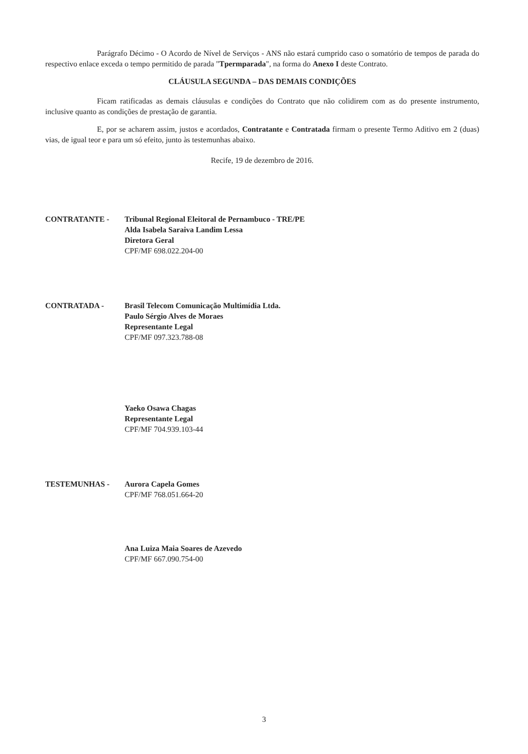Parágrafo Décimo - O Acordo de Nível de Serviços - ANS não estará cumprido caso o somatório de tempos de parada do respectivo enlace exceda o tempo permitido de parada "Tpermparada", na forma do Anexo I deste Contrato.
CLÁUSULA SEGUNDA – DAS DEMAIS CONDIÇÕES
Ficam ratificadas as demais cláusulas e condições do Contrato que não colidirem com as do presente instrumento, inclusive quanto as condições de prestação de garantia.
E, por se acharem assim, justos e acordados, Contratante e Contratada firmam o presente Termo Aditivo em 2 (duas) vias, de igual teor e para um só efeito, junto às testemunhas abaixo.
Recife, 19 de dezembro de 2016.
CONTRATANTE - Tribunal Regional Eleitoral de Pernambuco - TRE/PE
Alda Isabela Saraiva Landim Lessa
Diretora Geral
CPF/MF 698.022.204-00
CONTRATADA - Brasil Telecom Comunicação Multimídia Ltda.
Paulo Sérgio Alves de Moraes
Representante Legal
CPF/MF 097.323.788-08
Yaeko Osawa Chagas
Representante Legal
CPF/MF 704.939.103-44
TESTEMUNHAS - Aurora Capela Gomes
CPF/MF 768.051.664-20
Ana Luiza Maia Soares de Azevedo
CPF/MF 667.090.754-00
3